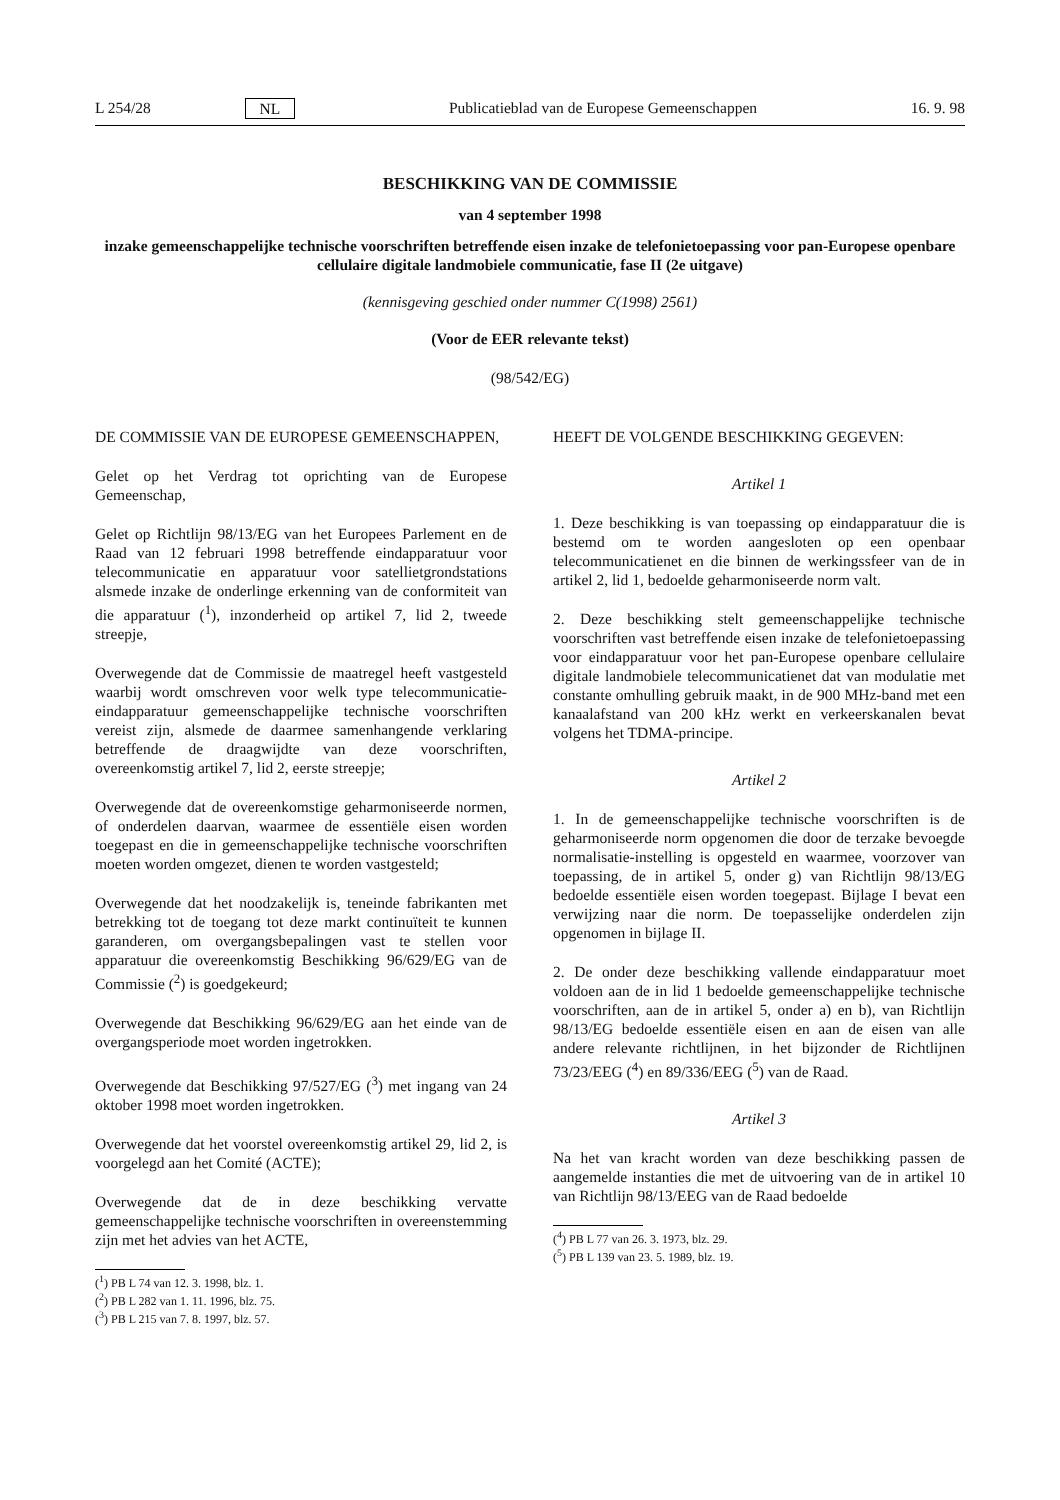L 254/28 NL Publicatieblad van de Europese Gemeenschappen 16. 9. 98
BESCHIKKING VAN DE COMMISSIE
van 4 september 1998
inzake gemeenschappelijke technische voorschriften betreffende eisen inzake de telefonietoepassing voor pan-Europese openbare cellulaire digitale landmobiele communicatie, fase II (2e uitgave)
(kennisgeving geschied onder nummer C(1998) 2561)
(Voor de EER relevante tekst)
(98/542/EG)
DE COMMISSIE VAN DE EUROPESE GEMEENSCHAPPEN,
Gelet op het Verdrag tot oprichting van de Europese Gemeenschap,
Gelet op Richtlijn 98/13/EG van het Europees Parlement en de Raad van 12 februari 1998 betreffende eindapparatuur voor telecommunicatie en apparatuur voor satellietgrondstations alsmede inzake de onderlinge erkenning van de conformiteit van die apparatuur (<sup>1</sup>), inzonderheid op artikel 7, lid 2, tweede streepje,
Overwegende dat de Commissie de maatregel heeft vastgesteld waarbij wordt omschreven voor welk type telecommunicatie-eindapparatuur gemeenschappelijke technische voorschriften vereist zijn, alsmede de daarmee samenhangende verklaring betreffende de draagwijdte van deze voorschriften, overeenkomstig artikel 7, lid 2, eerste streepje;
Overwegende dat de overeenkomstige geharmoniseerde normen, of onderdelen daarvan, waarmee de essentiële eisen worden toegepast en die in gemeenschappelijke technische voorschriften moeten worden omgezet, dienen te worden vastgesteld;
Overwegende dat het noodzakelijk is, teneinde fabrikanten met betrekking tot de toegang tot deze markt continuïteit te kunnen garanderen, om overgangsbepalingen vast te stellen voor apparatuur die overeenkomstig Beschikking 96/629/EG van de Commissie (<sup>2</sup>) is goedgekeurd;
Overwegende dat Beschikking 96/629/EG aan het einde van de overgangsperiode moet worden ingetrokken.
Overwegende dat Beschikking 97/527/EG (<sup>3</sup>) met ingang van 24 oktober 1998 moet worden ingetrokken.
Overwegende dat het voorstel overeenkomstig artikel 29, lid 2, is voorgelegd aan het Comité (ACTE);
Overwegende dat de in deze beschikking vervatte gemeenschappelijke technische voorschriften in overeenstemming zijn met het advies van het ACTE,
(<sup>1</sup>) PB L 74 van 12. 3. 1998, blz. 1.
(<sup>2</sup>) PB L 282 van 1. 11. 1996, blz. 75.
(<sup>3</sup>) PB L 215 van 7. 8. 1997, blz. 57.
HEEFT DE VOLGENDE BESCHIKKING GEGEVEN:
Artikel 1
1. Deze beschikking is van toepassing op eindapparatuur die is bestemd om te worden aangesloten op een openbaar telecommunicatienet en die binnen de werkingssfeer van de in artikel 2, lid 1, bedoelde geharmoniseerde norm valt.
2. Deze beschikking stelt gemeenschappelijke technische voorschriften vast betreffende eisen inzake de telefonietoepassing voor eindapparatuur voor het pan-Europese openbare cellulaire digitale landmobiele telecommunicatienet dat van modulatie met constante omhulling gebruik maakt, in de 900 MHz-band met een kanaalafstand van 200 kHz werkt en verkeerskanalen bevat volgens het TDMA-principe.
Artikel 2
1. In de gemeenschappelijke technische voorschriften is de geharmoniseerde norm opgenomen die door de terzake bevoegde normalisatie-instelling is opgesteld en waarmee, voorzover van toepassing, de in artikel 5, onder g) van Richtlijn 98/13/EG bedoelde essentiële eisen worden toegepast. Bijlage I bevat een verwijzing naar die norm. De toepasselijke onderdelen zijn opgenomen in bijlage II.
2. De onder deze beschikking vallende eindapparatuur moet voldoen aan de in lid 1 bedoelde gemeenschappelijke technische voorschriften, aan de in artikel 5, onder a) en b), van Richtlijn 98/13/EG bedoelde essentiële eisen en aan de eisen van alle andere relevante richtlijnen, in het bijzonder de Richtlijnen 73/23/EEG (<sup>4</sup>) en 89/336/EEG (<sup>5</sup>) van de Raad.
Artikel 3
Na het van kracht worden van deze beschikking passen de aangemelde instanties die met de uitvoering van de in artikel 10 van Richtlijn 98/13/EEG van de Raad bedoelde
(<sup>4</sup>) PB L 77 van 26. 3. 1973, blz. 29.
(<sup>5</sup>) PB L 139 van 23. 5. 1989, blz. 19.